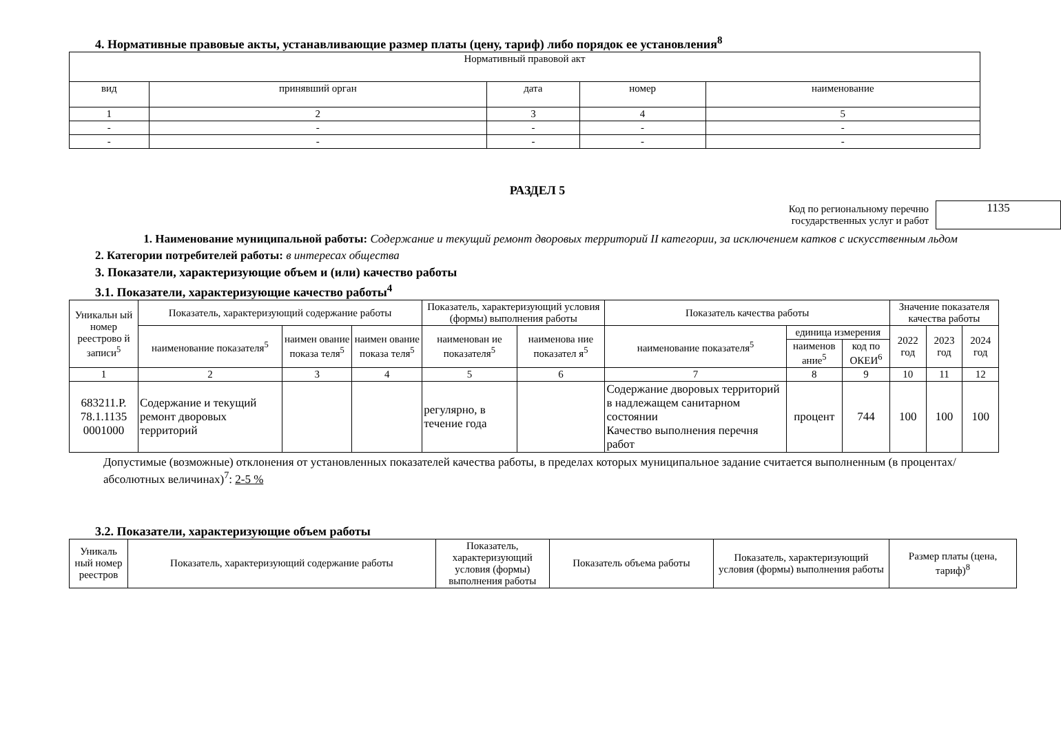4. Нормативные правовые акты, устанавливающие размер платы (цену, тариф) либо порядок ее установления<sup>8</sup>
| Нормативный правовой акт | | | | |
| --- | --- | --- | --- | --- |
| вид | принявший орган | дата | номер | наименование |
| 1 | 2 | 3 | 4 | 5 |
| - | - | - | - | - |
| - | - | - | - | - |
РАЗДЕЛ 5
Код по региональному перечню
государственных услуг и работ
1135
1. Наименование муниципальной работы: Содержание и текущий ремонт дворовых территорий II категории, за исключением катков с искусственным льдом
2. Категории потребителей работы: в интересах общества
3. Показатели, характеризующие объем и (или) качество работы
3.1. Показатели, характеризующие качество работы<sup>4</sup>
| Уникальн ый номер реестрово й записи<sup>5</sup> | Показатель, характеризующий содержание работы | | | Показатель, характеризующий условия (формы) выполнения работы | | Показатель качества работы | | | Значение показателя качества работы | | |
| | наименование показателя<sup>5</sup> | наимен ование показа теля<sup>5</sup> | наимен ование показа теля<sup>5</sup> | наименован ие показателя<sup>5</sup> | наименова ние показател я<sup>5</sup> | наименование показателя<sup>5</sup> | единица измерения | | 2022 год | 2023 год | 2024 год |
| | | | | | | | наименов ание<sup>5</sup> | код по ОКЕИ<sup>6</sup> | | | |
| 1 | 2 | 3 | 4 | 5 | 6 | 7 | 8 | 9 | 10 | 11 | 12 |
| 683211.Р. 78.1.1135 0001000 | Содержание и текущий ремонт дворовых территорий | | | регулярно, в течение года | | Содержание дворовых территорий в надлежащем санитарном состоянии Качество выполнения перечня работ | процент | 744 | 100 | 100 | 100 |
Допустимые (возможные) отклонения от установленных показателей качества работы, в пределах которых муниципальное задание считается выполненным (в процентах/абсолютных величинах)<sup>7</sup>: 2-5 %
3.2. Показатели, характеризующие объем работы
| Уникаль ный номер реестров | Показатель, характеризующий содержание работы | Показатель, характеризующий условия (формы) выполнения работы | Показатель объема работы | Показатель, характеризующий условия (формы) выполнения работы | Размер платы (цена, тариф)<sup>8</sup> |